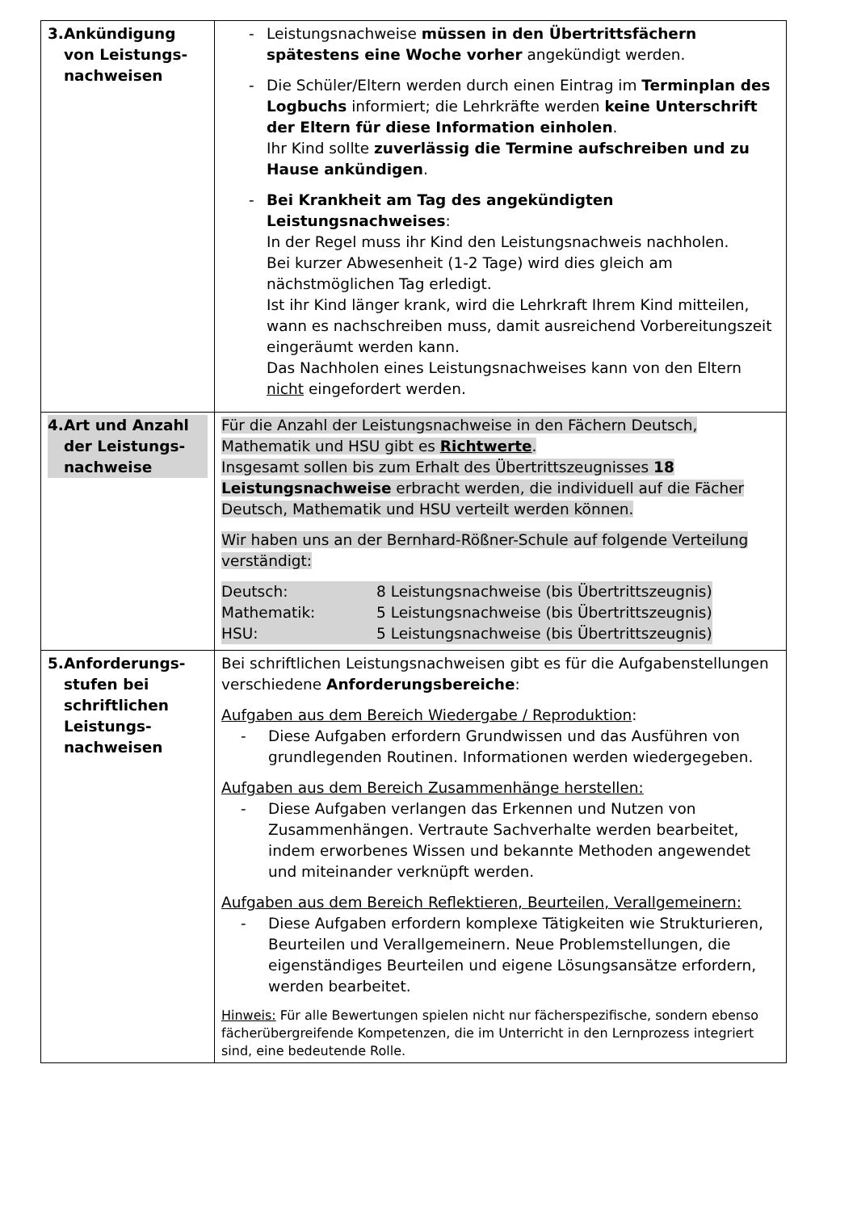| 3. Ankündigung von Leistungs­nachweisen | - Leistungsnachweise müssen in den Übertrittsfächern spätestens eine Woche vorher angekündigt werden. - Die Schüler/Eltern werden durch einen Eintrag im Terminplan des Logbuchs informiert; die Lehrkräfte werden keine Unterschrift der Eltern für diese Information einholen . Ihr Kind sollte zuverlässig die Termine aufschreiben und zu Hause ankündigen . - Bei Krankheit am Tag des angekündigten Leistungsnachweises : In der Regel muss ihr Kind den Leistungsnachweis nachholen. Bei kurzer Abwesenheit (1-2 Tage) wird dies gleich am nächstmöglichen Tag erledigt. Ist ihr Kind länger krank, wird die Lehrkraft Ihrem Kind mitteilen, wann es nachschreiben muss, damit ausreichend Vorbereitungszeit eingeräumt werden kann. Das Nachholen eines Leistungsnachweises kann von den Eltern nicht eingefordert werden. |
| 4. Art und Anzahl der Leistungs­nachweise | Für die Anzahl der Leistungsnachweise in den Fächern Deutsch, Mathematik und HSU gibt es Richtwerte . Insgesamt sollen bis zum Erhalt des Übertrittszeugnisses 18 Leistungsnachweise erbracht werden, die individuell auf die Fächer Deutsch, Mathematik und HSU verteilt werden können. Wir haben uns an der Bernhard-Rößner-Schule auf folgende Verteilung verständigt: / Deutsch: / 8 Leistungsnachweise (bis Übertrittszeugnis) / / Mathematik: / 5 Leistungsnachweise (bis Übertrittszeugnis) / / HSU: / 5 Leistungsnachweise (bis Übertrittszeugnis) / |
| 5. Anforderungs­stufen bei schriftlichen Leistungs­nachweisen | Bei schriftlichen Leistungsnachweisen gibt es für die Aufgabenstellungen verschiedene Anforderungsbereiche : Aufgaben aus dem Bereich Wiedergabe / Reproduktion : - Diese Aufgaben erfordern Grundwissen und das Ausführen von grundlegenden Routinen. Informationen werden wiedergegeben. Aufgaben aus dem Bereich Zusammenhänge herstellen: - Diese Aufgaben verlangen das Erkennen und Nutzen von Zusammenhängen. Vertraute Sachverhalte werden bearbeitet, indem erworbenes Wissen und bekannte Methoden angewendet und miteinander verknüpft werden. Aufgaben aus dem Bereich Reflektieren, Beurteilen, Verallgemeinern: - Diese Aufgaben erfordern komplexe Tätigkeiten wie Strukturieren, Beurteilen und Verallgemeinern. Neue Problemstellungen, die eigenständiges Beurteilen und eigene Lösungsansätze erfordern, werden bearbeitet. Hinweis: Für alle Bewertungen spielen nicht nur fächerspezifische, sondern ebenso fächerübergreifende Kompetenzen, die im Unterricht in den Lernprozess integriert sind, eine bedeutende Rolle. |